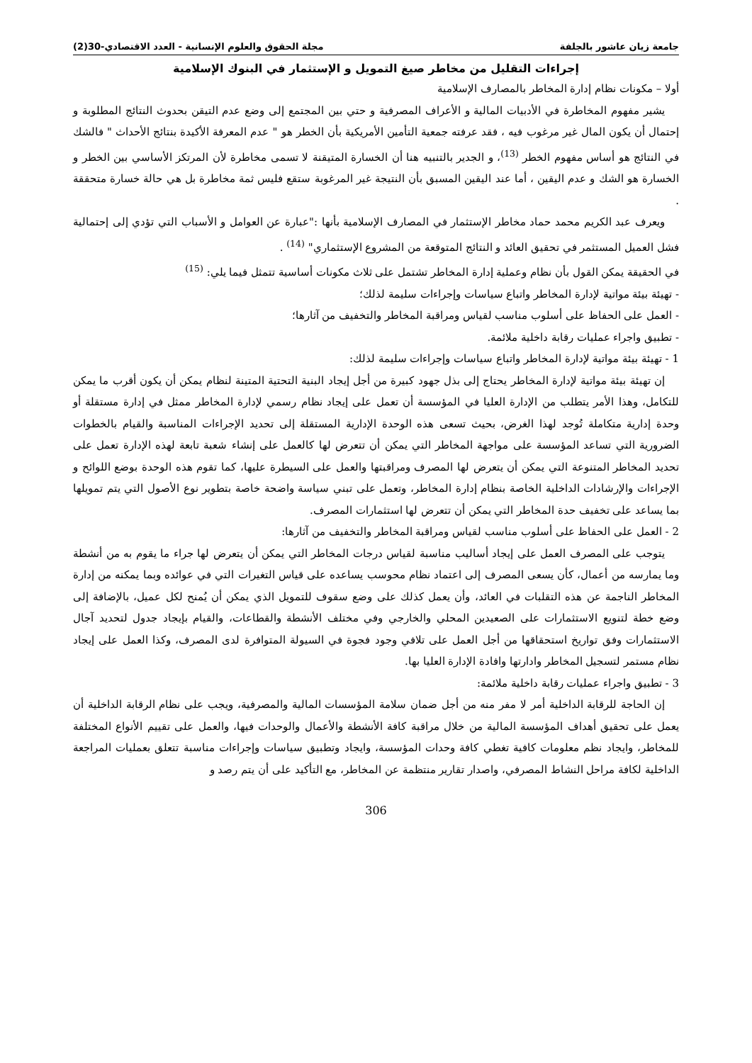جامعة زيان عاشور بالجلفة مجلة الحقوق والعلوم الإنسانية - العدد الاقتصادي-30(2)
إجراءات التقليل من مخاطر صيغ التمويل و الإستثمار في البنوك الإسلامية
أولا – مكونات نظام إدارة المخاطر بالمصارف الإسلامية
يشير مفهوم المخاطرة في الأدبيات المالية و الأعراف المصرفية و حتي بين المجتمع إلى وضع عدم التيقن بحدوث النتائج المطلوبة و إحتمال أن يكون المال غير مرغوب فيه ، فقد عرفته جمعية التأمين الأمريكية بأن الخطر هو " عدم المعرفة الأكيدة بنتائج الأحداث " فالشك في النتائج هو أساس مفهوم الخطر <sup>(13)</sup>، و الجدير بالتنبيه هنا أن الخسارة المتيقنة لا تسمى مخاطرة لأن المرتكز الأساسي بين الخطر و الخسارة هو الشك و عدم اليقين ، أما عند اليقين المسبق بأن النتيجة غير المرغوبة ستقع فليس ثمة مخاطرة بل هي حالة خسارة متحققة .
ويعرف عبد الكريم محمد حماد مخاطر الإستثمار في المصارف الإسلامية بأنها :"عبارة عن العوامل و الأسباب التي تؤدي إلى إحتمالية فشل العميل المستثمر في تحقيق العائد و النتائج المتوقعة من المشروع الإستثماري" <sup>(14)</sup> .
في الحقيقة يمكن القول بأن نظام وعملية إدارة المخاطر تشتمل على ثلاث مكونات أساسية تتمثل فيما يلي: <sup>(15)</sup>
- تهيئة بيئة مواتية لإدارة المخاطر واتباع سياسات وإجراءات سليمة لذلك؛
- العمل على الحفاظ على أسلوب مناسب لقياس ومراقبة المخاطر والتخفيف من آثارها؛
- تطبيق واجراء عمليات رقابة داخلية ملائمة.
1 - تهيئة بيئة مواتية لإدارة المخاطر واتباع سياسات وإجراءات سليمة لذلك:
إن تهيئة بيئة مواتية لإدارة المخاطر يحتاج إلى بذل جهود كبيرة من أجل إيجاد البنية التحتية المتينة لنظام يمكن أن يكون أقرب ما يمكن للتكامل، وهذا الأمر يتطلب من الإدارة العليا في المؤسسة أن تعمل على إيجاد نظام رسمي لإدارة المخاطر ممثل في إدارة مستقلة أو وحدة إدارية متكاملة تُوجد لهذا الغرض، بحيث تسعى هذه الوحدة الإدارية المستقلة إلى تحديد الإجراءات المناسبة والقيام بالخطوات الضرورية التي تساعد المؤسسة على مواجهة المخاطر التي يمكن أن تتعرض لها كالعمل على إنشاء شعبة تابعة لهذه الإدارة تعمل على تحديد المخاطر المتنوعة التي يمكن أن يتعرض لها المصرف ومراقبتها والعمل على السيطرة عليها، كما تقوم هذه الوحدة بوضع اللوائح و الإجراءات والإرشادات الداخلية الخاصة بنظام إدارة المخاطر، وتعمل على تبني سياسة واضحة خاصة بتطوير نوع الأصول التي يتم تمويلها بما يساعد على تخفيف حدة المخاطر التي يمكن أن تتعرض لها استثمارات المصرف.
2 - العمل على الحفاظ على أسلوب مناسب لقياس ومراقبة المخاطر والتخفيف من آثارها:
يتوجب على المصرف العمل على إيجاد أساليب مناسبة لقياس درجات المخاطر التي يمكن أن يتعرض لها جراء ما يقوم به من أنشطة وما يمارسه من أعمال، كأن يسعى المصرف إلى اعتماد نظام محوسب يساعده على قياس التغيرات التي في عوائده وبما يمكنه من إدارة المخاطر الناجمة عن هذه التقلبات في العائد، وأن يعمل كذلك على وضع سقوف للتمويل الذي يمكن أن يُمنح لكل عميل، بالإضافة إلى وضع خطة لتنويع الاستثمارات على الصعيدين المحلي والخارجي وفي مختلف الأنشطة والقطاعات، والقيام بإيجاد جدول لتحديد آجال الاستثمارات وفق تواريخ استحقاقها من أجل العمل على تلافي وجود فجوة في السيولة المتوافرة لدى المصرف، وكذا العمل على إيجاد نظام مستمر لتسجيل المخاطر وادارتها وافادة الإدارة العليا بها.
3 - تطبيق واجراء عمليات رقابة داخلية ملائمة:
إن الحاجة للرقابة الداخلية أمر لا مفر منه من أجل ضمان سلامة المؤسسات المالية والمصرفية، ويجب على نظام الرقابة الداخلية أن يعمل على تحقيق أهداف المؤسسة المالية من خلال مراقبة كافة الأنشطة والأعمال والوحدات فيها، والعمل على تقييم الأنواع المختلفة للمخاطر، وايجاد نظم معلومات كافية تغطي كافة وحدات المؤسسة، وايجاد وتطبيق سياسات وإجراءات مناسبة تتعلق بعمليات المراجعة الداخلية لكافة مراحل النشاط المصرفي، واصدار تقارير منتظمة عن المخاطر، مع التأكيد على أن يتم رصد و
306